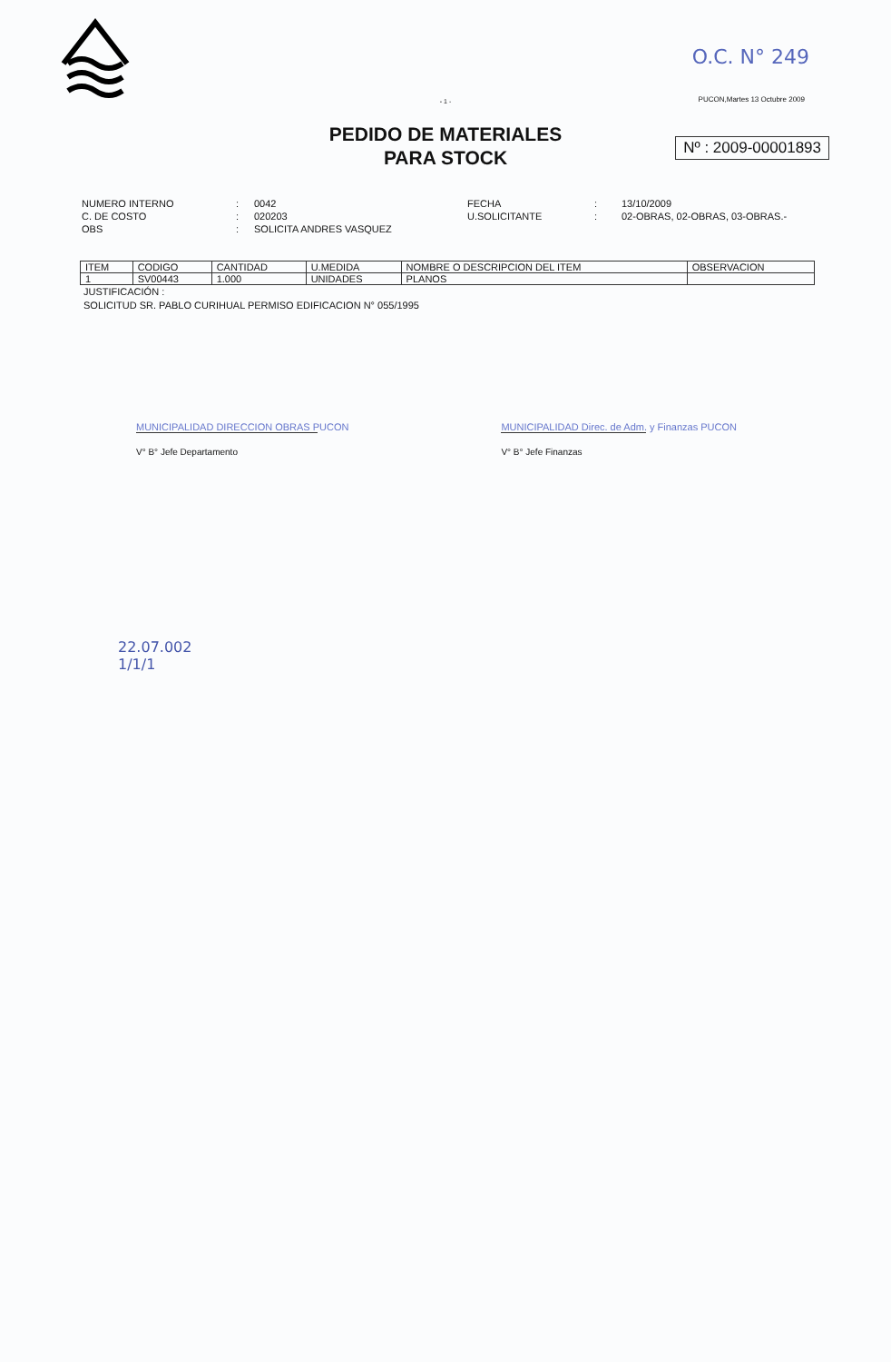O.C. N° 249
PUCON,Martes 13 Octubre 2009
- 1 -
PEDIDO DE MATERIALES
PARA STOCK
Nº : 2009-00001893
NUMERO INTERNO
C. DE COSTO
OBS
:
:
:
0042
020203
SOLICITA ANDRES VASQUEZ
FECHA
U.SOLICITANTE
:
:
13/10/2009
02-OBRAS, 02-OBRAS, 03-OBRAS.-
| ITEM | CODIGO | CANTIDAD | U.MEDIDA | NOMBRE O DESCRIPCION DEL ITEM | OBSERVACION |
| --- | --- | --- | --- | --- | --- |
| 1 | SV00443 | 1.000 | UNIDADES | PLANOS | |
JUSTIFICACIÓN :
SOLICITUD SR. PABLO CURIHUAL PERMISO EDIFICACION N° 055/1995
MUNICIPALIDAD DIRECCION OBRAS PUCON
V° B° Jefe Departamento
MUNICIPALIDAD Direc. de Adm. y Finanzas PUCON
V° B° Jefe Finanzas
22.07.002
1/1/1